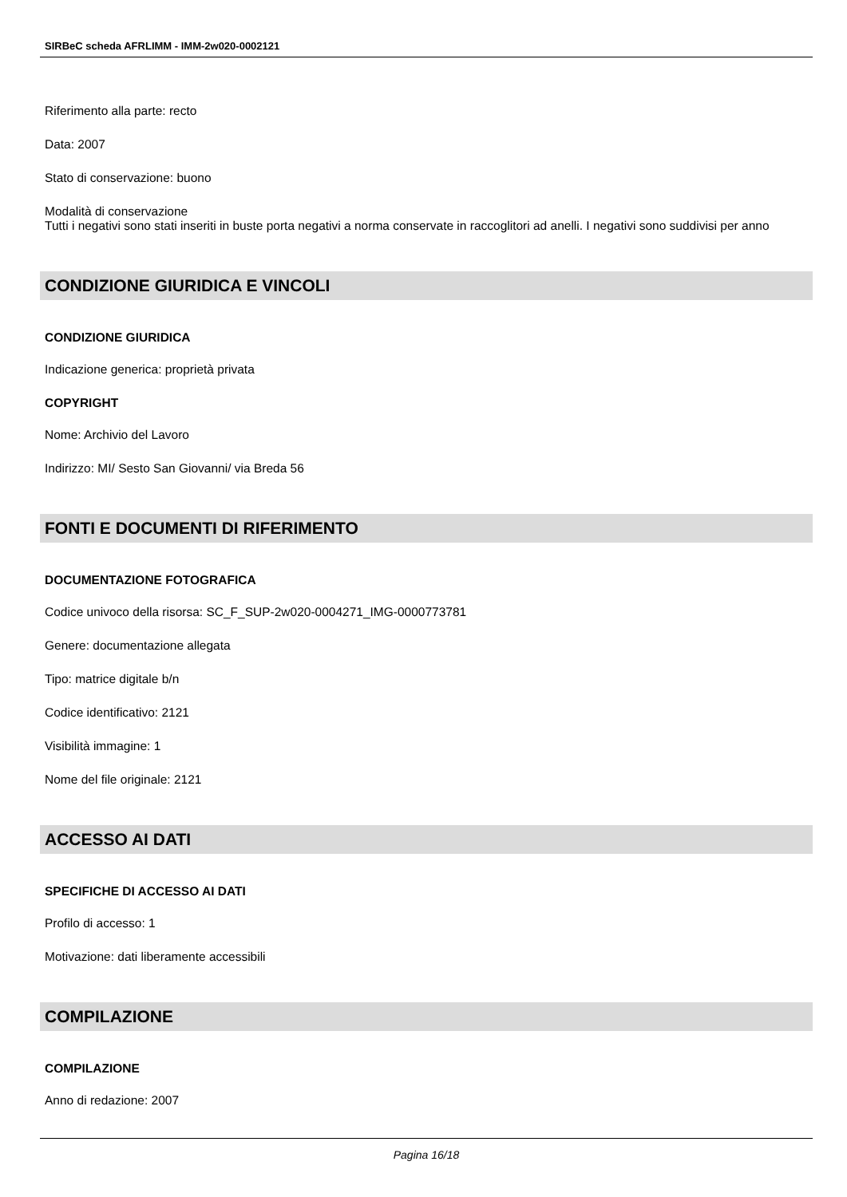SIRBeC scheda AFRLIMM - IMM-2w020-0002121
Riferimento alla parte: recto
Data: 2007
Stato di conservazione: buono
Modalità di conservazione
Tutti i negativi sono stati inseriti in buste porta negativi a norma conservate in raccoglitori ad anelli. I negativi sono suddivisi per anno
CONDIZIONE GIURIDICA E VINCOLI
CONDIZIONE GIURIDICA
Indicazione generica: proprietà privata
COPYRIGHT
Nome: Archivio del Lavoro
Indirizzo: MI/ Sesto San Giovanni/ via Breda 56
FONTI E DOCUMENTI DI RIFERIMENTO
DOCUMENTAZIONE FOTOGRAFICA
Codice univoco della risorsa: SC_F_SUP-2w020-0004271_IMG-0000773781
Genere: documentazione allegata
Tipo: matrice digitale b/n
Codice identificativo: 2121
Visibilità immagine: 1
Nome del file originale: 2121
ACCESSO AI DATI
SPECIFICHE DI ACCESSO AI DATI
Profilo di accesso: 1
Motivazione: dati liberamente accessibili
COMPILAZIONE
COMPILAZIONE
Anno di redazione: 2007
Pagina 16/18